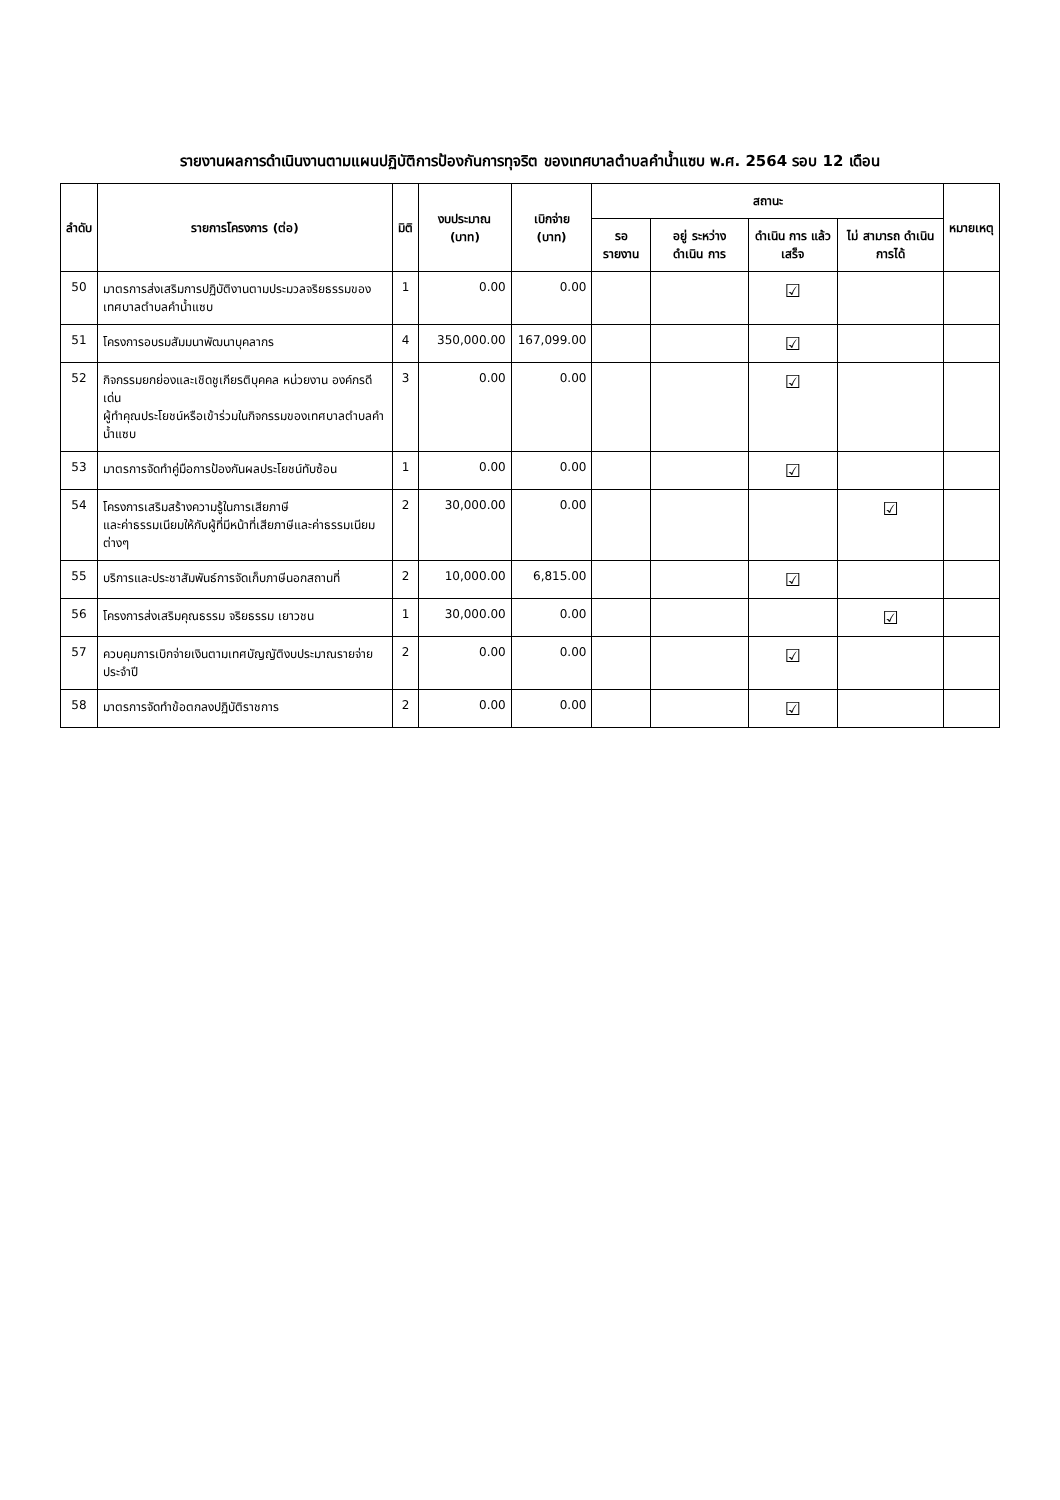รายงานผลการดำเนินงานตามแผนปฏิบัติการป้องกันการทุจริต ของเทศบาลตำบลคำน้ำแซบ พ.ศ. 2564 รอบ 12 เดือน
| ลำดับ | รายการโครงการ (ต่อ) | มิติ | งบประมาณ (บาท) | เบิกจ่าย (บาท) | สถานะ | | | | หมายเหตุ |
| --- | --- | --- | --- | --- | --- | --- | --- | --- | --- |
| | | | | | รอ รายงาน | อยู่ ระหว่าง ดำเนิน การ | ดำเนิน การ แล้วเสร็จ | ไม่ สามารถ ดำเนิน การได้ | |
| 50 | มาตรการส่งเสริมการปฏิบัติงานตามประมวลจริยธรรมของเทศบาลตำบลคำน้ำแซบ | 1 | 0.00 | 0.00 | | | ☑ | | |
| 51 | โครงการอบรมสัมมนาพัฒนาบุคลากร | 4 | 350,000.00 | 167,099.00 | | | ☑ | | |
| 52 | กิจกรรมยกย่องและเชิดชูเกียรติบุคคล หน่วยงาน องค์กรดีเด่น ผู้ทำคุณประโยชน์หรือเข้าร่วมในกิจกรรมของเทศบาลตำบลคำน้ำแซบ | 3 | 0.00 | 0.00 | | | ☑ | | |
| 53 | มาตรการจัดทำคู่มือการป้องกันผลประโยชน์ทับซ้อน | 1 | 0.00 | 0.00 | | | ☑ | | |
| 54 | โครงการเสริมสร้างความรู้ในการเสียภาษี และค่าธรรมเนียมให้กับผู้ที่มีหน้าที่เสียภาษีและค่าธรรมเนียมต่างๆ | 2 | 30,000.00 | 0.00 | | | | ☑ | |
| 55 | บริการและประชาสัมพันธ์การจัดเก็บภาษีนอกสถานที่ | 2 | 10,000.00 | 6,815.00 | | | ☑ | | |
| 56 | โครงการส่งเสริมคุณธรรม จริยธรรม เยาวชน | 1 | 30,000.00 | 0.00 | | | | ☑ | |
| 57 | ควบคุมการเบิกจ่ายเงินตามเทศบัญญัติงบประมาณรายจ่ายประจำปี | 2 | 0.00 | 0.00 | | | ☑ | | |
| 58 | มาตรการจัดทำข้อตกลงปฏิบัติราชการ | 2 | 0.00 | 0.00 | | | ☑ | | |